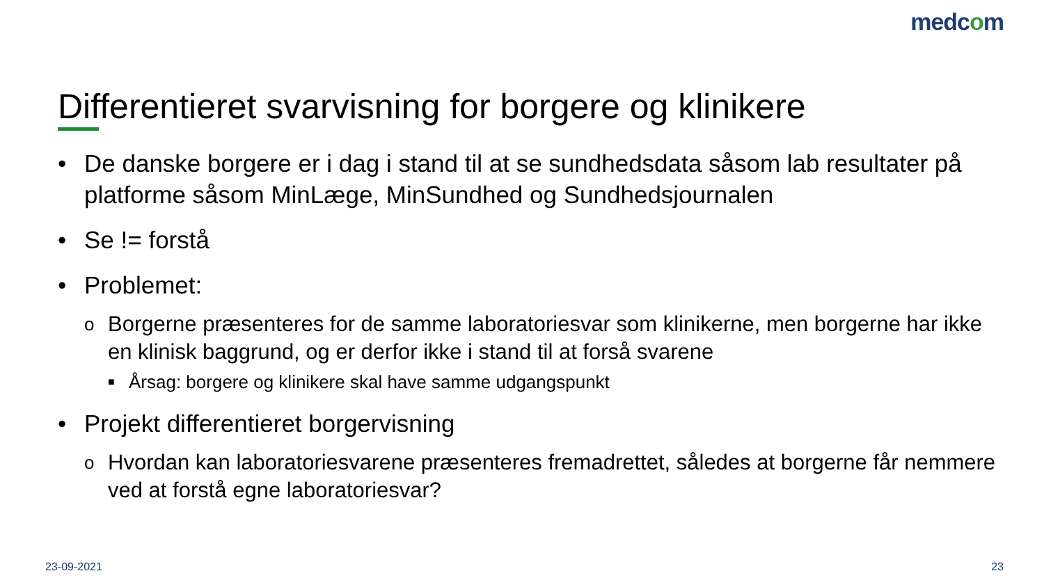medcom
Differentieret svarvisning for borgere og klinikere
• De danske borgere er i dag i stand til at se sundhedsdata såsom lab resultater på platforme såsom MinLæge, MinSundhed og Sundhedsjournalen
• Se != forstå
• Problemet:
o Borgerne præsenteres for de samme laboratoriesvar som klinikerne, men borgerne har ikke en klinisk baggrund, og er derfor ikke i stand til at forså svarene
■ Årsag: borgere og klinikere skal have samme udgangspunkt
• Projekt differentieret borgervisning
o Hvordan kan laboratoriesvarene præsenteres fremadrettet, således at borgerne får nemmere ved at forstå egne laboratoriesvar?
23-09-2021 23